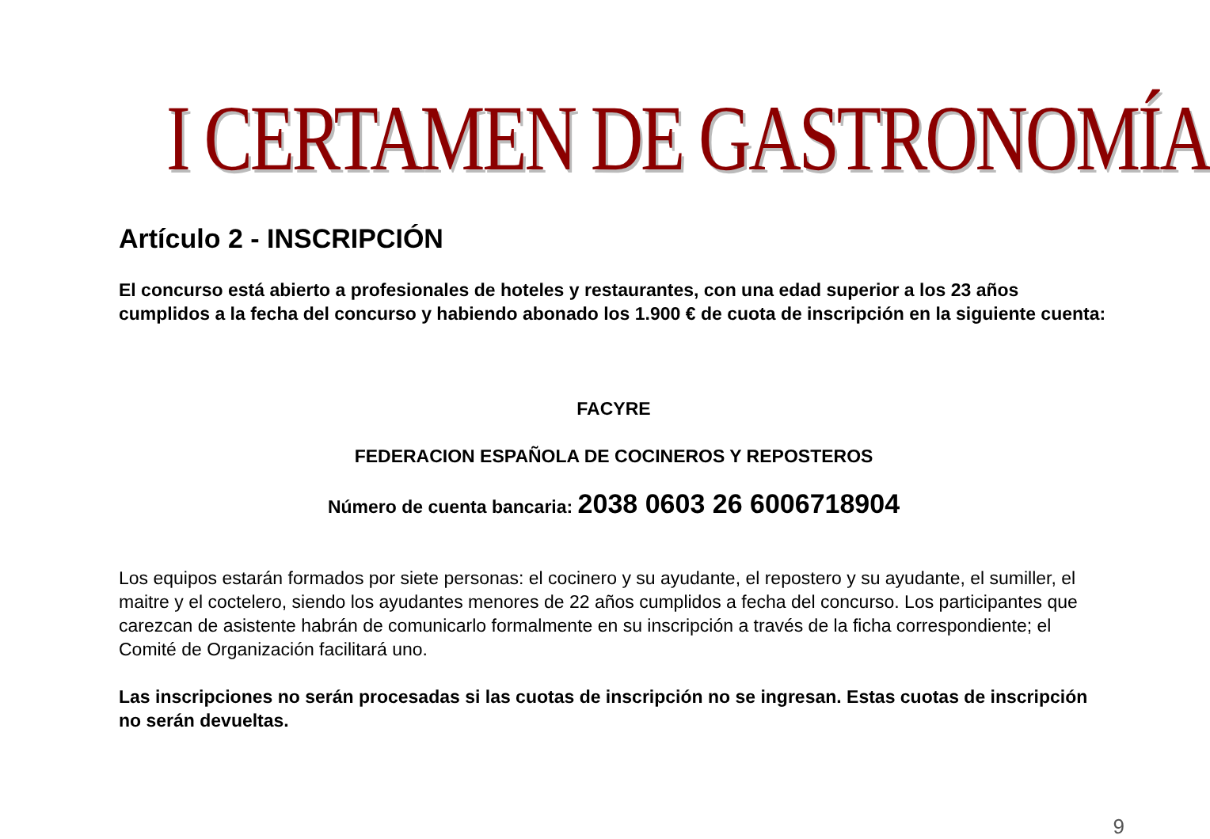I CERTAMEN DE GASTRONOMÍA
Artículo 2 - INSCRIPCIÓN
El concurso está abierto a profesionales de hoteles y restaurantes, con una edad superior a los 23 años cumplidos a la fecha del concurso y habiendo abonado los 1.900 € de cuota de inscripción en la siguiente cuenta:
FACYRE
FEDERACION ESPAÑOLA DE COCINEROS Y REPOSTEROS
Número de cuenta bancaria: 2038 0603 26 6006718904
Los equipos estarán formados por siete personas: el cocinero y su ayudante, el repostero y su ayudante, el sumiller, el maitre y el coctelero, siendo los ayudantes menores de 22 años cumplidos a fecha del concurso. Los participantes que carezcan de asistente habrán de comunicarlo formalmente en su inscripción a través de la ficha correspondiente; el Comité de Organización facilitará uno.
Las inscripciones no serán procesadas si las cuotas de inscripción no se ingresan. Estas cuotas de inscripción no serán devueltas.
9